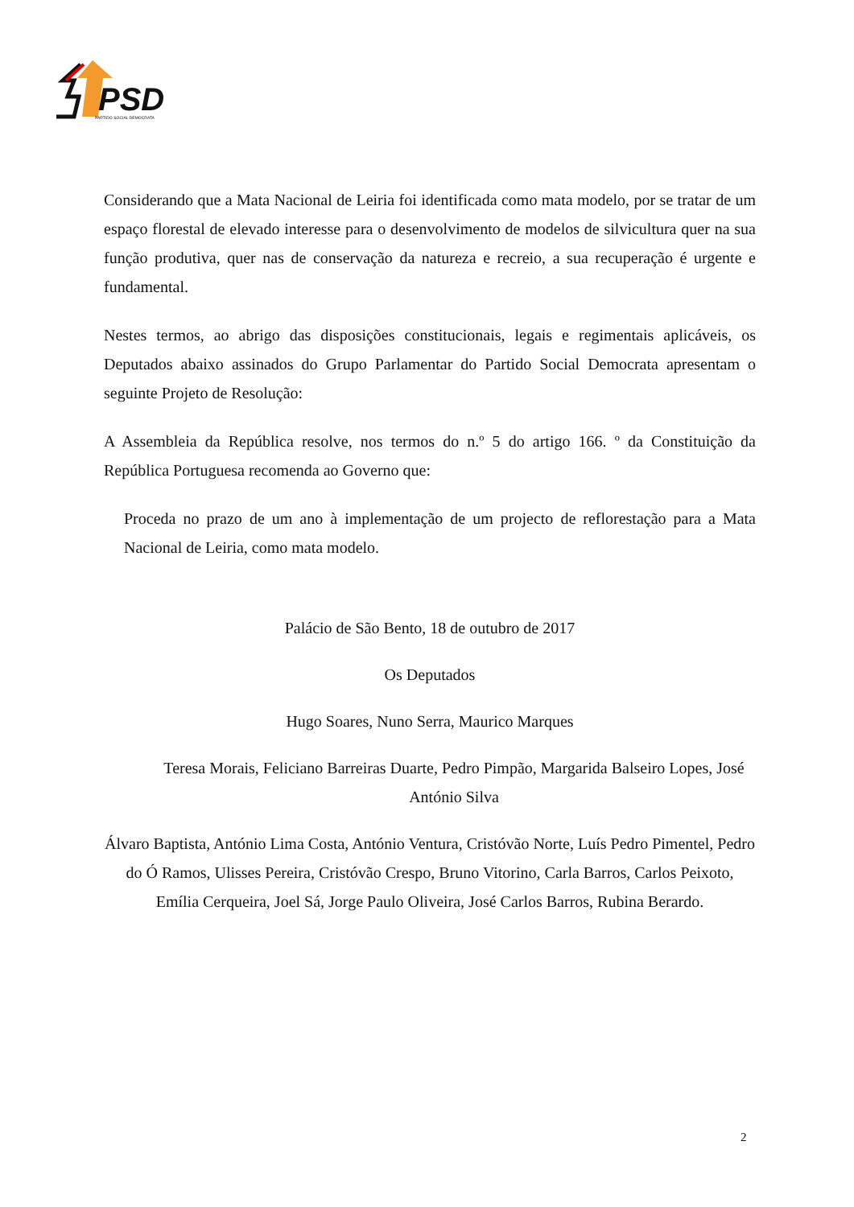PSD
PARTIDO SOCIAL DEMOCRATA
Considerando que a Mata Nacional de Leiria foi identificada como mata modelo, por se tratar de um espaço florestal de elevado interesse para o desenvolvimento de modelos de silvicultura quer na sua função produtiva, quer nas de conservação da natureza e recreio, a sua recuperação é urgente e fundamental.
Nestes termos, ao abrigo das disposições constitucionais, legais e regimentais aplicáveis, os Deputados abaixo assinados do Grupo Parlamentar do Partido Social Democrata apresentam o seguinte Projeto de Resolução:
A Assembleia da República resolve, nos termos do n.º 5 do artigo 166. º da Constituição da República Portuguesa recomenda ao Governo que:
Proceda no prazo de um ano à implementação de um projecto de reflorestação para a Mata Nacional de Leiria, como mata modelo.
Palácio de São Bento, 18 de outubro de 2017
Os Deputados
Hugo Soares, Nuno Serra, Maurico Marques
Teresa Morais, Feliciano Barreiras Duarte, Pedro Pimpão, Margarida Balseiro Lopes, José António Silva
Álvaro Baptista, António Lima Costa, António Ventura, Cristóvão Norte, Luís Pedro Pimentel, Pedro do Ó Ramos, Ulisses Pereira, Cristóvão Crespo, Bruno Vitorino, Carla Barros, Carlos Peixoto, Emília Cerqueira, Joel Sá, Jorge Paulo Oliveira, José Carlos Barros, Rubina Berardo.
2